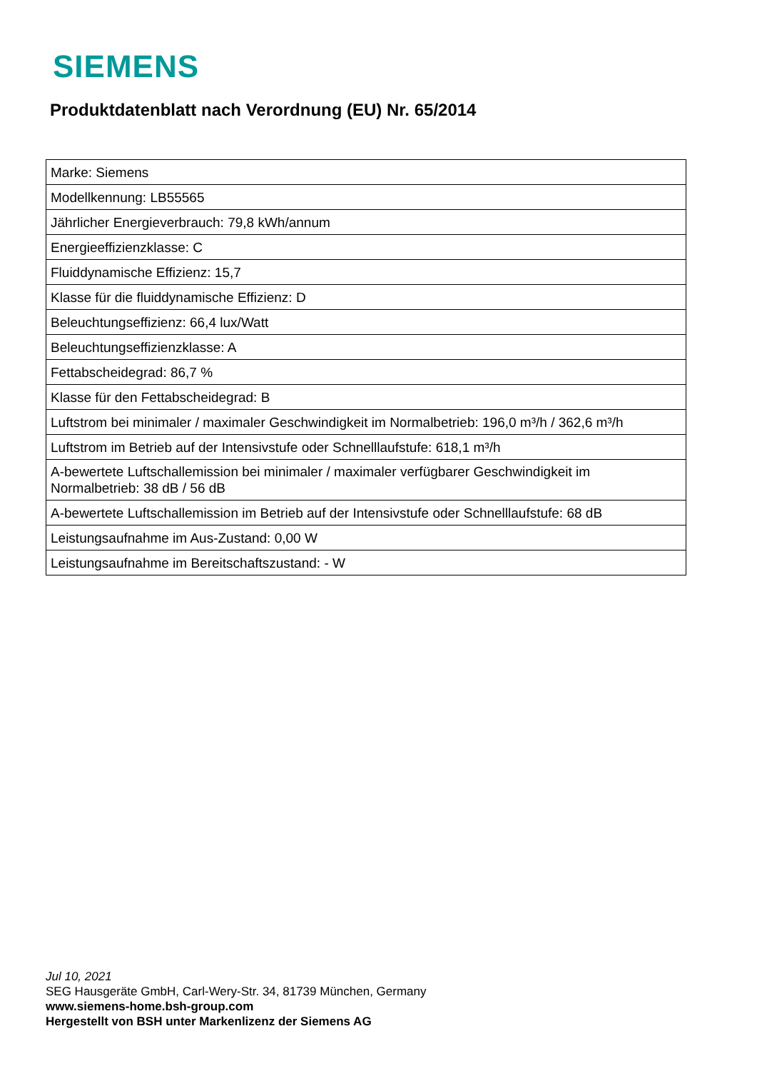SIEMENS
Produktdatenblatt nach Verordnung (EU) Nr. 65/2014
| Marke: Siemens |
| Modellkennung: LB55565 |
| Jährlicher Energieverbrauch: 79,8 kWh/annum |
| Energieeffizienzklasse: C |
| Fluiddynamische Effizienz: 15,7 |
| Klasse für die fluiddynamische Effizienz: D |
| Beleuchtungseffizienz: 66,4 lux/Watt |
| Beleuchtungseffizienzklasse: A |
| Fettabscheidegrad: 86,7 % |
| Klasse für den Fettabscheidegrad: B |
| Luftstrom bei minimaler / maximaler Geschwindigkeit im Normalbetrieb: 196,0 m³/h / 362,6 m³/h |
| Luftstrom im Betrieb auf der Intensivstufe oder Schnelllaufstufe: 618,1 m³/h |
| A-bewertete Luftschallemission bei minimaler / maximaler verfügbarer Geschwindigkeit im Normalbetrieb: 38 dB / 56 dB |
| A-bewertete Luftschallemission im Betrieb auf der Intensivstufe oder Schnelllaufstufe: 68 dB |
| Leistungsaufnahme im Aus-Zustand: 0,00 W |
| Leistungsaufnahme im Bereitschaftszustand: - W |
Jul 10, 2021
SEG Hausgeräte GmbH, Carl-Wery-Str. 34, 81739 München, Germany
www.siemens-home.bsh-group.com
Hergestellt von BSH unter Markenlizenz der Siemens AG